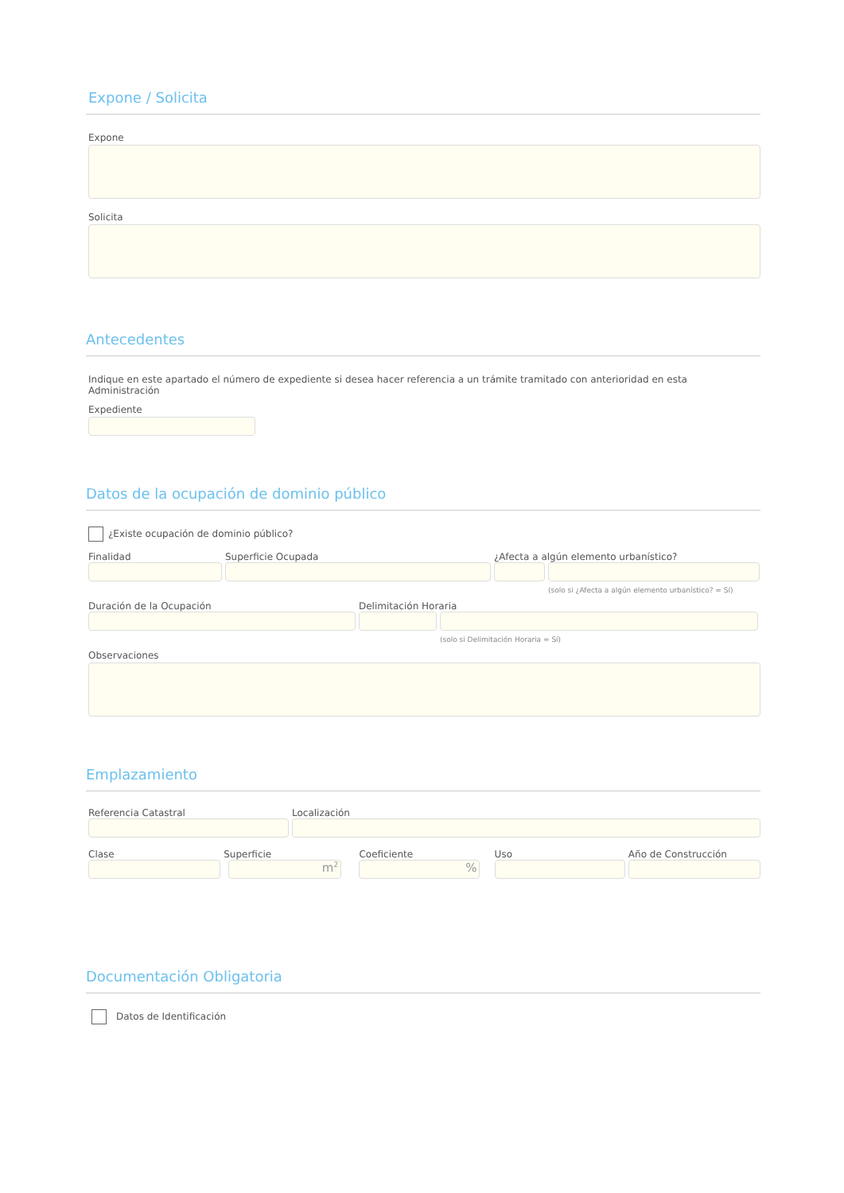Expone / Solicita
Expone
Solicita
Antecedentes
Indique en este apartado el número de expediente si desea hacer referencia a un trámite tramitado con anterioridad en esta Administración
Expediente
Datos de la ocupación de dominio público
¿Existe ocupación de dominio público?
Finalidad Superficie Ocupada ¿Afecta a algún elemento urbanístico?
(solo si ¿Afecta a algún elemento urbanístico? = Sí)
Duración de la Ocupación Delimitación Horaria
(solo si Delimitación Horaria = Sí)
Observaciones
Emplazamiento
Referencia Catastral Localización
Clase Superficie
m<sup>2</sup>
Coeficiente
%
Uso Año de Construcción
Documentación Obligatoria
Datos de Identificación